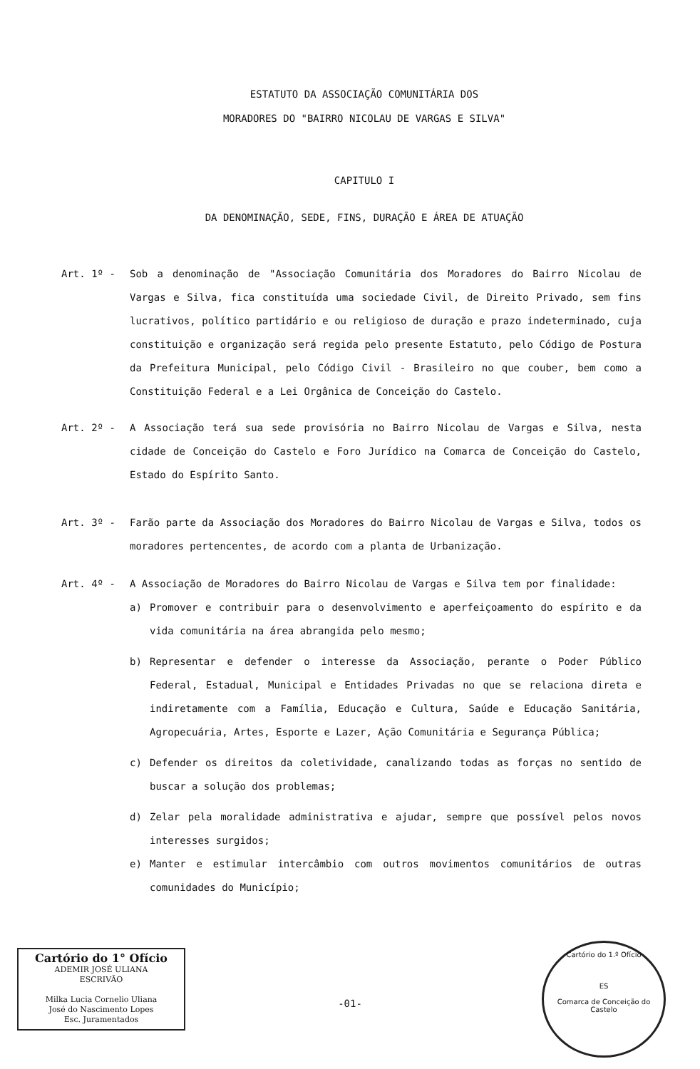ESTATUTO DA ASSOCIAÇÃO COMUNITÁRIA DOS
MORADORES DO "BAIRRO NICOLAU DE VARGAS E SILVA"
CAPITULO I
DA DENOMINAÇÃO, SEDE, FINS, DURAÇÃO E ÁREA DE ATUAÇÃO
Art. 1º - Sob a denominação de "Associação Comunitária dos Moradores do Bairro Nicolau de Vargas e Silva, fica constituída uma sociedade Civil, de Direito Privado, sem fins lucrativos, político partidário e ou religioso de duração e prazo indeterminado, cuja constituição e organização será regida pelo presente Estatuto, pelo Código de Postura da Prefeitura Municipal, pelo Código Civil - Brasileiro no que couber, bem como a Constituição Federal e a Lei Orgânica de Conceição do Castelo.
Art. 2º - A Associação terá sua sede provisória no Bairro Nicolau de Vargas e Silva, nesta cidade de Conceição do Castelo e Foro Jurídico na Comarca de Conceição do Castelo, Estado do Espírito Santo.
Art. 3º - Farão parte da Associação dos Moradores do Bairro Nicolau de Vargas e Silva, todos os moradores pertencentes, de acordo com a planta de Urbanização.
Art. 4º - A Associação de Moradores do Bairro Nicolau de Vargas e Silva tem por finalidade:
a) Promover e contribuir para o desenvolvimento e aperfeiçoamento do espírito e da vida comunitária na área abrangida pelo mesmo;
b) Representar e defender o interesse da Associação, perante o Poder Público Federal, Estadual, Municipal e Entidades Privadas no que se relaciona direta e indiretamente com a Família, Educação e Cultura, Saúde e Educação Sanitária, Agropecuária, Artes, Esporte e Lazer, Ação Comunitária e Segurança Pública;
c) Defender os direitos da coletividade, canalizando todas as forças no sentido de buscar a solução dos problemas;
d) Zelar pela moralidade administrativa e ajudar, sempre que possível pelos novos interesses surgidos;
e) Manter e estimular intercâmbio com outros movimentos comunitários de outras comunidades do Município;
Cartório do 1° Ofício
ADEMIR JOSÉ ULIANA
ESCRIVÃO
Milka Lucia Cornelio Uliana
José do Nascimento Lopes
Esc. Juramentados
-01-
Cartório do 1.º Ofício
ES
Comarca de Conceição do Castelo